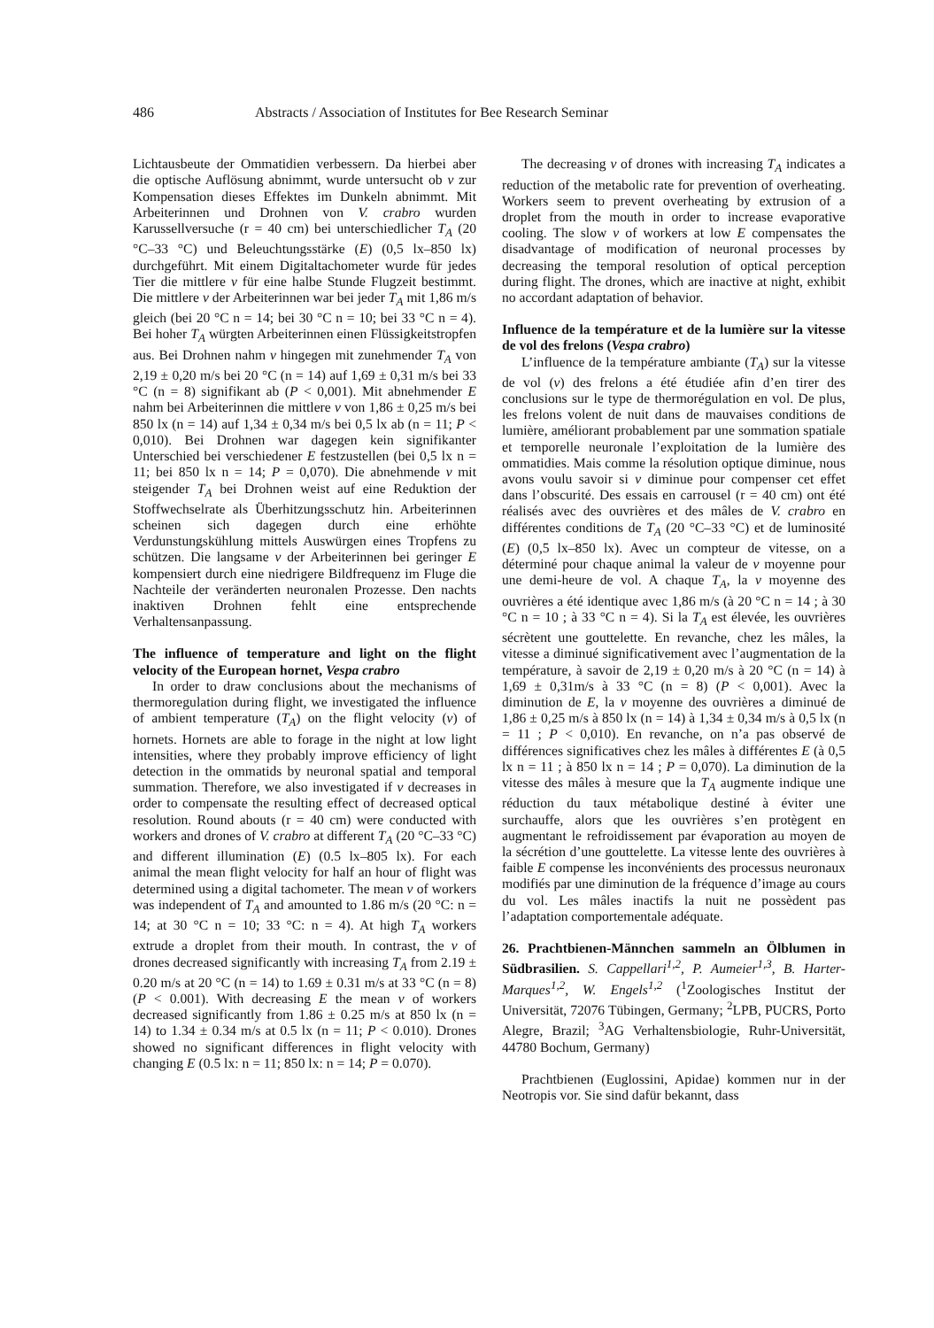486 Abstracts / Association of Institutes for Bee Research Seminar
Lichtausbeute der Ommatidien verbessern. Da hierbei aber die optische Auflösung abnimmt, wurde untersucht ob v zur Kompensation dieses Effektes im Dunkeln abnimmt. Mit Arbeiterinnen und Drohnen von V. crabro wurden Karussellversuche (r = 40 cm) bei unterschiedlicher T<sub>A</sub> (20 °C–33 °C) und Beleuchtungsstärke (E) (0,5 lx–850 lx) durchgeführt. Mit einem Digitaltachometer wurde für jedes Tier die mittlere v für eine halbe Stunde Flugzeit bestimmt. Die mittlere v der Arbeiterinnen war bei jeder T<sub>A</sub> mit 1,86 m/s gleich (bei 20 °C n = 14; bei 30 °C n = 10; bei 33 °C n = 4). Bei hoher T<sub>A</sub> würgten Arbeiterinnen einen Flüssigkeitstropfen aus. Bei Drohnen nahm v hingegen mit zunehmender T<sub>A</sub> von 2,19 ± 0,20 m/s bei 20 °C (n = 14) auf 1,69 ± 0,31 m/s bei 33 °C (n = 8) signifikant ab (P < 0,001). Mit abnehmender E nahm bei Arbeiterinnen die mittlere v von 1,86 ± 0,25 m/s bei 850 lx (n = 14) auf 1,34 ± 0,34 m/s bei 0,5 lx ab (n = 11; P < 0,010). Bei Drohnen war dagegen kein signifikanter Unterschied bei verschiedener E festzustellen (bei 0,5 lx n = 11; bei 850 lx n = 14; P = 0,070). Die abnehmende v mit steigender T<sub>A</sub> bei Drohnen weist auf eine Reduktion der Stoffwechselrate als Überhitzungsschutz hin. Arbeiterinnen scheinen sich dagegen durch eine erhöhte Verdunstungskühlung mittels Auswürgen eines Tropfens zu schützen. Die langsame v der Arbeiterinnen bei geringer E kompensiert durch eine niedrigere Bildfrequenz im Fluge die Nachteile der veränderten neuronalen Prozesse. Den nachts inaktiven Drohnen fehlt eine entsprechende Verhaltensanpassung.
The influence of temperature and light on the flight velocity of the European hornet, Vespa crabro
In order to draw conclusions about the mechanisms of thermoregulation during flight, we investigated the influence of ambient temperature (T<sub>A</sub>) on the flight velocity (v) of hornets. Hornets are able to forage in the night at low light intensities, where they probably improve efficiency of light detection in the ommatids by neuronal spatial and temporal summation. Therefore, we also investigated if v decreases in order to compensate the resulting effect of decreased optical resolution. Round abouts (r = 40 cm) were conducted with workers and drones of V. crabro at different T<sub>A</sub> (20 °C–33 °C) and different illumination (E) (0.5 lx–805 lx). For each animal the mean flight velocity for half an hour of flight was determined using a digital tachometer. The mean v of workers was independent of T<sub>A</sub> and amounted to 1.86 m/s (20 °C: n = 14; at 30 °C n = 10; 33 °C: n = 4). At high T<sub>A</sub> workers extrude a droplet from their mouth. In contrast, the v of drones decreased significantly with increasing T<sub>A</sub> from 2.19 ± 0.20 m/s at 20 °C (n = 14) to 1.69 ± 0.31 m/s at 33 °C (n = 8) (P < 0.001). With decreasing E the mean v of workers decreased significantly from 1.86 ± 0.25 m/s at 850 lx (n = 14) to 1.34 ± 0.34 m/s at 0.5 lx (n = 11; P < 0.010). Drones showed no significant differences in flight velocity with changing E (0.5 lx: n = 11; 850 lx: n = 14; P = 0.070).
The decreasing v of drones with increasing T<sub>A</sub> indicates a reduction of the metabolic rate for prevention of overheating. Workers seem to prevent overheating by extrusion of a droplet from the mouth in order to increase evaporative cooling. The slow v of workers at low E compensates the disadvantage of modification of neuronal processes by decreasing the temporal resolution of optical perception during flight. The drones, which are inactive at night, exhibit no accordant adaptation of behavior.
Influence de la température et de la lumière sur la vitesse de vol des frelons (Vespa crabro)
L’influence de la température ambiante (T<sub>A</sub>) sur la vitesse de vol (v) des frelons a été étudiée afin d’en tirer des conclusions sur le type de thermorégulation en vol. De plus, les frelons volent de nuit dans de mauvaises conditions de lumière, améliorant probablement par une sommation spatiale et temporelle neuronale l’exploitation de la lumière des ommatidies. Mais comme la résolution optique diminue, nous avons voulu savoir si v diminue pour compenser cet effet dans l’obscurité. Des essais en carrousel (r = 40 cm) ont été réalisés avec des ouvrières et des mâles de V. crabro en différentes conditions de T<sub>A</sub> (20 °C–33 °C) et de luminosité (E) (0,5 lx–850 lx). Avec un compteur de vitesse, on a déterminé pour chaque animal la valeur de v moyenne pour une demi-heure de vol. A chaque T<sub>A</sub>, la v moyenne des ouvrières a été identique avec 1,86 m/s (à 20 °C n = 14 ; à 30 °C n = 10 ; à 33 °C n = 4). Si la T<sub>A</sub> est élevée, les ouvrières sécrètent une gouttelette. En revanche, chez les mâles, la vitesse a diminué significativement avec l’augmentation de la température, à savoir de 2,19 ± 0,20 m/s à 20 °C (n = 14) à 1,69 ± 0,31m/s à 33 °C (n = 8) (P < 0,001). Avec la diminution de E, la v moyenne des ouvrières a diminué de 1,86 ± 0,25 m/s à 850 lx (n = 14) à 1,34 ± 0,34 m/s à 0,5 lx (n = 11 ; P < 0,010). En revanche, on n’a pas observé de différences significatives chez les mâles à différentes E (à 0,5 lx n = 11 ; à 850 lx n = 14 ; P = 0,070). La diminution de la vitesse des mâles à mesure que la T<sub>A</sub> augmente indique une réduction du taux métabolique destiné à éviter une surchauffe, alors que les ouvrières s’en protègent en augmentant le refroidissement par évaporation au moyen de la sécrétion d’une gouttelette. La vitesse lente des ouvrières à faible E compense les inconvénients des processus neuronaux modifiés par une diminution de la fréquence d’image au cours du vol. Les mâles inactifs la nuit ne possèdent pas l’adaptation comportementale adéquate.
26. Prachtbienen-Männchen sammeln an Ölblumen in Südbrasilien. S. Cappellari<sup>1,2</sup>, P. Aumeier<sup>1,3</sup>, B. Harter-Marques<sup>1,2</sup>, W. Engels<sup>1,2</sup> (<sup>1</sup>Zoologisches Institut der Universität, 72076 Tübingen, Germany; <sup>2</sup>LPB, PUCRS, Porto Alegre, Brazil; <sup>3</sup>AG Verhaltensbiologie, Ruhr-Universität, 44780 Bochum, Germany)
Prachtbienen (Euglossini, Apidae) kommen nur in der Neotropis vor. Sie sind dafür bekannt, dass